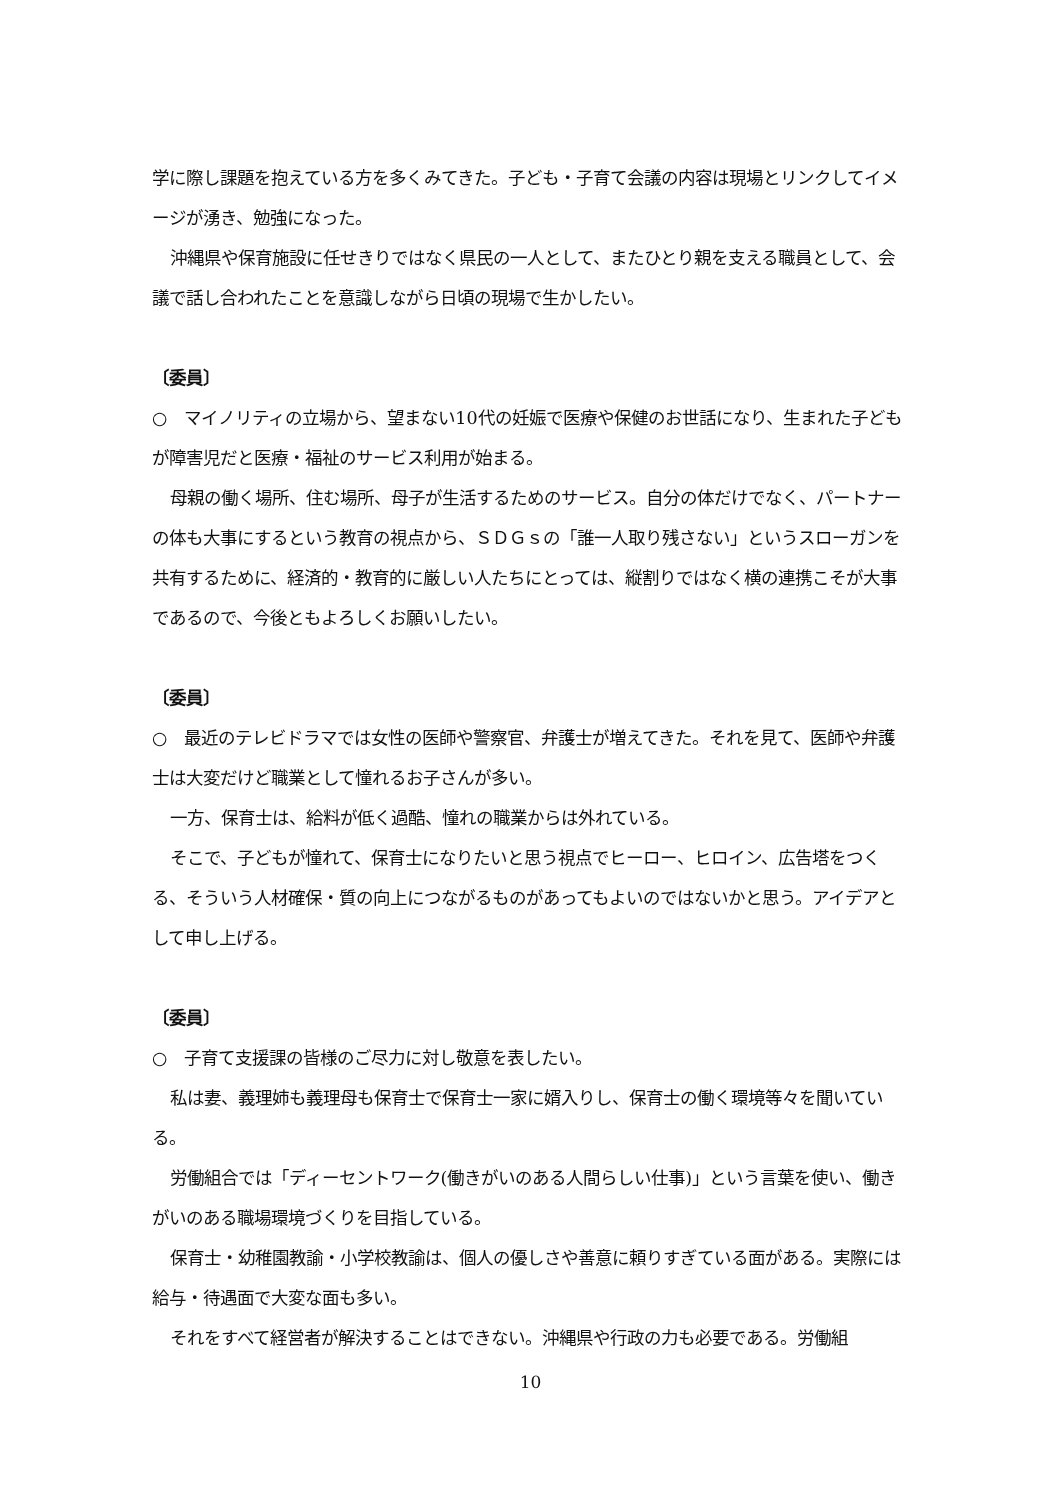学に際し課題を抱えている方を多くみてきた。子ども・子育て会議の内容は現場とリンクしてイメージが湧き、勉強になった。
沖縄県や保育施設に任せきりではなく県民の一人として、またひとり親を支える職員として、会議で話し合われたことを意識しながら日頃の現場で生かしたい。
〔委員〕
○　マイノリティの立場から、望まない10代の妊娠で医療や保健のお世話になり、生まれた子どもが障害児だと医療・福祉のサービス利用が始まる。
母親の働く場所、住む場所、母子が生活するためのサービス。自分の体だけでなく、パートナーの体も大事にするという教育の視点から、ＳＤＧｓの「誰一人取り残さない」というスローガンを共有するために、経済的・教育的に厳しい人たちにとっては、縦割りではなく横の連携こそが大事であるので、今後ともよろしくお願いしたい。
〔委員〕
○　最近のテレビドラマでは女性の医師や警察官、弁護士が増えてきた。それを見て、医師や弁護士は大変だけど職業として憧れるお子さんが多い。
一方、保育士は、給料が低く過酷、憧れの職業からは外れている。
そこで、子どもが憧れて、保育士になりたいと思う視点でヒーロー、ヒロイン、広告塔をつくる、そういう人材確保・質の向上につながるものがあってもよいのではないかと思う。アイデアとして申し上げる。
〔委員〕
○　子育て支援課の皆様のご尽力に対し敬意を表したい。
私は妻、義理姉も義理母も保育士で保育士一家に婿入りし、保育士の働く環境等々を聞いている。
労働組合では「ディーセントワーク(働きがいのある人間らしい仕事)」という言葉を使い、働きがいのある職場環境づくりを目指している。
保育士・幼稚園教諭・小学校教諭は、個人の優しさや善意に頼りすぎている面がある。実際には給与・待遇面で大変な面も多い。
それをすべて経営者が解決することはできない。沖縄県や行政の力も必要である。労働組
10